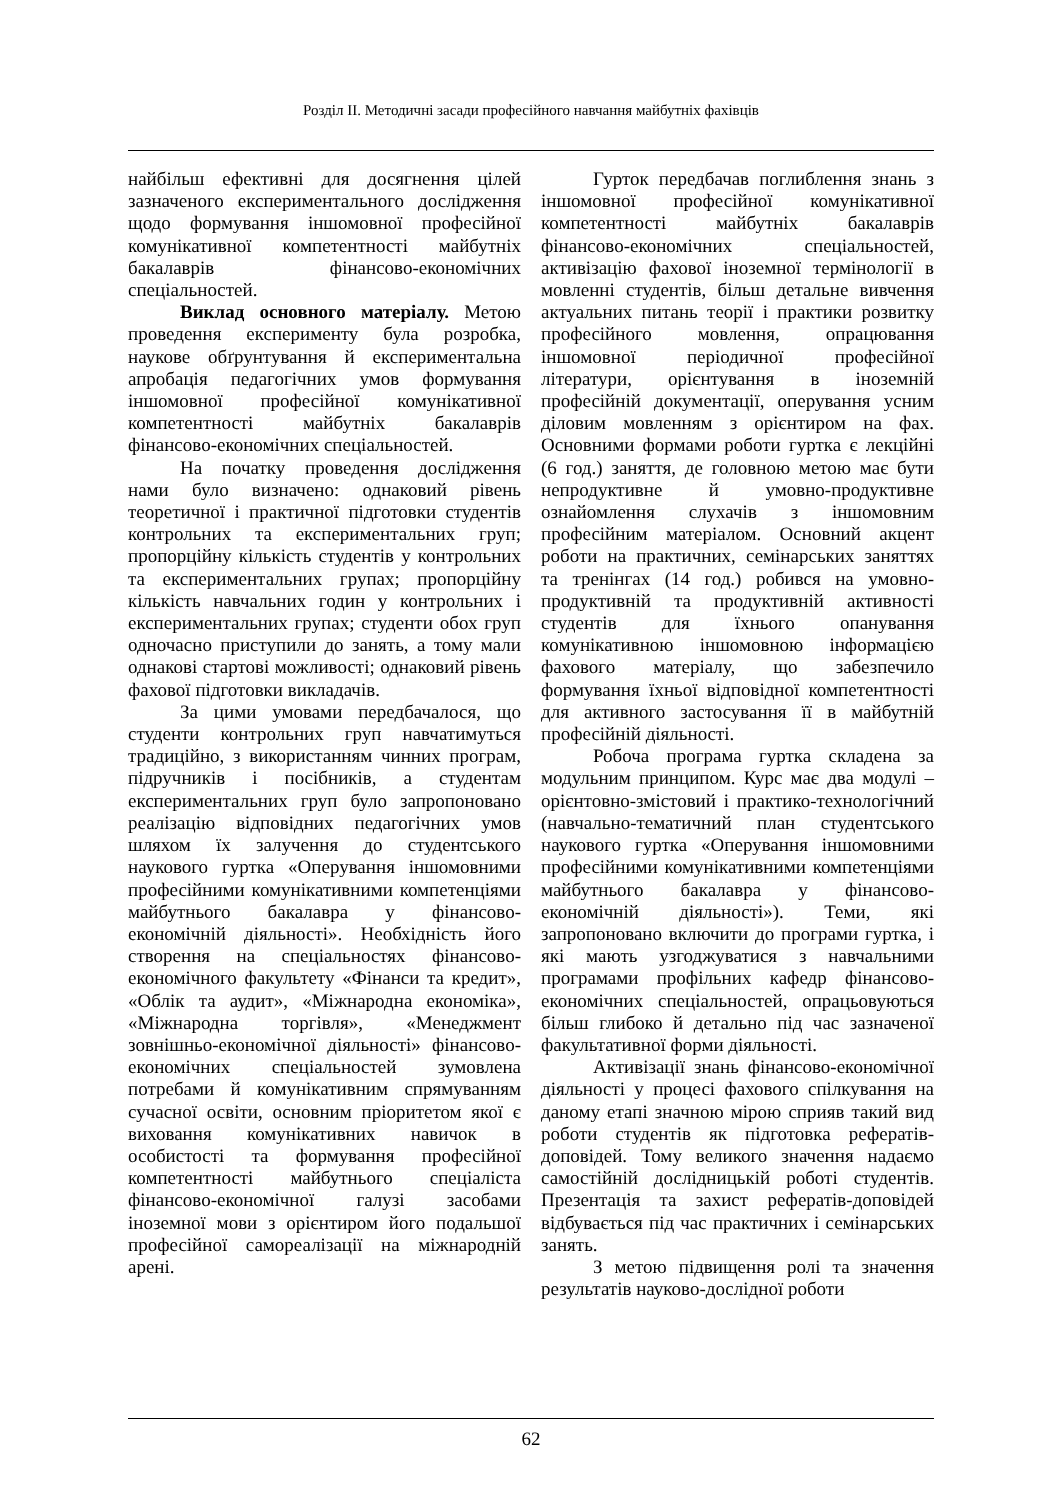Розділ ІІ. Методичні засади професійного навчання майбутніх фахівців
найбільш ефективні для досягнення цілей зазначеного експериментального дослідження щодо формування іншомовної професійної комунікативної компетентності майбутніх бакалаврів фінансово-економічних спеціальностей.
Виклад основного матеріалу. Метою проведення експерименту була розробка, наукове обґрунтування й експериментальна апробація педагогічних умов формування іншомовної професійної комунікативної компетентності майбутніх бакалаврів фінансово-економічних спеціальностей.
На початку проведення дослідження нами було визначено: однаковий рівень теоретичної і практичної підготовки студентів контрольних та експериментальних груп; пропорційну кількість студентів у контрольних та експериментальних групах; пропорційну кількість навчальних годин у контрольних і експериментальних групах; студенти обох груп одночасно приступили до занять, а тому мали однакові стартові можливості; однаковий рівень фахової підготовки викладачів.
За цими умовами передбачалося, що студенти контрольних груп навчатимуться традиційно, з використанням чинних програм, підручників і посібників, а студентам експериментальних груп було запропоновано реалізацію відповідних педагогічних умов шляхом їх залучення до студентського наукового гуртка «Оперування іншомовними професійними комунікативними компетенціями майбутнього бакалавра у фінансово-економічній діяльності». Необхідність його створення на спеціальностях фінансово-економічного факультету «Фінанси та кредит», «Облік та аудит», «Міжнародна економіка», «Міжнародна торгівля», «Менеджмент зовнішньо-економічної діяльності» фінансово-економічних спеціальностей зумовлена потребами й комунікативним спрямуванням сучасної освіти, основним пріоритетом якої є виховання комунікативних навичок в особистості та формування професійної компетентності майбутнього спеціаліста фінансово-економічної галузі засобами іноземної мови з орієнтиром його подальшої професійної самореалізації на міжнародній арені.
Гурток передбачав поглиблення знань з іншомовної професійної комунікативної компетентності майбутніх бакалаврів фінансово-економічних спеціальностей, активізацію фахової іноземної термінології в мовленні студентів, більш детальне вивчення актуальних питань теорії і практики розвитку професійного мовлення, опрацювання іншомовної періодичної професійної літератури, орієнтування в іноземній професійній документації, оперування усним діловим мовленням з орієнтиром на фах. Основними формами роботи гуртка є лекційні (6 год.) заняття, де головною метою має бути непродуктивне й умовно-продуктивне ознайомлення слухачів з іншомовним професійним матеріалом. Основний акцент роботи на практичних, семінарських заняттях та тренінгах (14 год.) робився на умовно-продуктивній та продуктивній активності студентів для їхнього опанування комунікативною іншомовною інформацією фахового матеріалу, що забезпечило формування їхньої відповідної компетентності для активного застосування її в майбутній професійній діяльності.
Робоча програма гуртка складена за модульним принципом. Курс має два модулі – орієнтовно-змістовий і практико-технологічний (навчально-тематичний план студентського наукового гуртка «Оперування іншомовними професійними комунікативними компетенціями майбутнього бакалавра у фінансово-економічній діяльності»). Теми, які запропоновано включити до програми гуртка, і які мають узгоджуватися з навчальними програмами профільних кафедр фінансово-економічних спеціальностей, опрацьовуються більш глибоко й детально під час зазначеної факультативної форми діяльності.
Активізації знань фінансово-економічної діяльності у процесі фахового спілкування на даному етапі значною мірою сприяв такий вид роботи студентів як підготовка рефератів-доповідей. Тому великого значення надаємо самостійній дослідницькій роботі студентів. Презентація та захист рефератів-доповідей відбувається під час практичних і семінарських занять.
З метою підвищення ролі та значення результатів науково-дослідної роботи
62